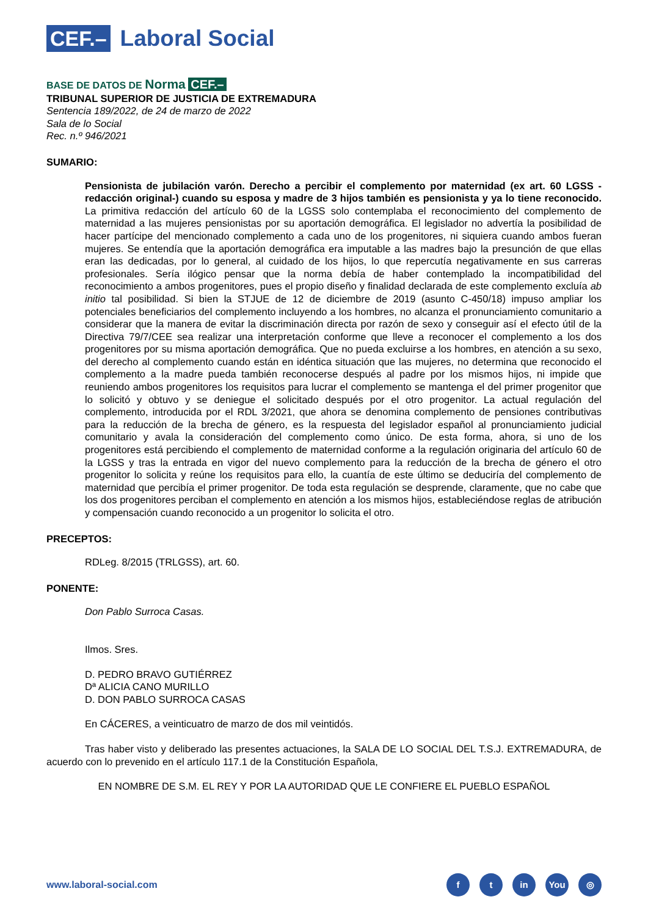CEF.– Laboral Social
BASE DE DATOS DE Norma CEF.–
TRIBUNAL SUPERIOR DE JUSTICIA DE EXTREMADURA
Sentencia 189/2022, de 24 de marzo de 2022
Sala de lo Social
Rec. n.º 946/2021
SUMARIO:
Pensionista de jubilación varón. Derecho a percibir el complemento por maternidad (ex art. 60 LGSS -redacción original-) cuando su esposa y madre de 3 hijos también es pensionista y ya lo tiene reconocido. La primitiva redacción del artículo 60 de la LGSS solo contemplaba el reconocimiento del complemento de maternidad a las mujeres pensionistas por su aportación demográfica. El legislador no advertía la posibilidad de hacer partícipe del mencionado complemento a cada uno de los progenitores, ni siquiera cuando ambos fueran mujeres. Se entendía que la aportación demográfica era imputable a las madres bajo la presunción de que ellas eran las dedicadas, por lo general, al cuidado de los hijos, lo que repercutía negativamente en sus carreras profesionales. Sería ilógico pensar que la norma debía de haber contemplado la incompatibilidad del reconocimiento a ambos progenitores, pues el propio diseño y finalidad declarada de este complemento excluía ab initio tal posibilidad. Si bien la STJUE de 12 de diciembre de 2019 (asunto C-450/18) impuso ampliar los potenciales beneficiarios del complemento incluyendo a los hombres, no alcanza el pronunciamiento comunitario a considerar que la manera de evitar la discriminación directa por razón de sexo y conseguir así el efecto útil de la Directiva 79/7/CEE sea realizar una interpretación conforme que lleve a reconocer el complemento a los dos progenitores por su misma aportación demográfica. Que no pueda excluirse a los hombres, en atención a su sexo, del derecho al complemento cuando están en idéntica situación que las mujeres, no determina que reconocido el complemento a la madre pueda también reconocerse después al padre por los mismos hijos, ni impide que reuniendo ambos progenitores los requisitos para lucrar el complemento se mantenga el del primer progenitor que lo solicitó y obtuvo y se deniegue el solicitado después por el otro progenitor. La actual regulación del complemento, introducida por el RDL 3/2021, que ahora se denomina complemento de pensiones contributivas para la reducción de la brecha de género, es la respuesta del legislador español al pronunciamiento judicial comunitario y avala la consideración del complemento como único. De esta forma, ahora, si uno de los progenitores está percibiendo el complemento de maternidad conforme a la regulación originaria del artículo 60 de la LGSS y tras la entrada en vigor del nuevo complemento para la reducción de la brecha de género el otro progenitor lo solicita y reúne los requisitos para ello, la cuantía de este último se deduciría del complemento de maternidad que percibía el primer progenitor. De toda esta regulación se desprende, claramente, que no cabe que los dos progenitores perciban el complemento en atención a los mismos hijos, estableciéndose reglas de atribución y compensación cuando reconocido a un progenitor lo solicita el otro.
PRECEPTOS:
RDLeg. 8/2015 (TRLGSS), art. 60.
PONENTE:
Don Pablo Surroca Casas.
Ilmos. Sres.
D. PEDRO BRAVO GUTIÉRREZ
Dª ALICIA CANO MURILLO
D. DON PABLO SURROCA CASAS
En CÁCERES, a veinticuatro de marzo de dos mil veintidós.
Tras haber visto y deliberado las presentes actuaciones, la SALA DE LO SOCIAL DEL T.S.J. EXTREMADURA, de acuerdo con lo prevenido en el artículo 117.1 de la Constitución Española,
EN NOMBRE DE S.M. EL REY Y POR LA AUTORIDAD QUE LE CONFIERE EL PUEBLO ESPAÑOL
www.laboral-social.com
ft in You ◎